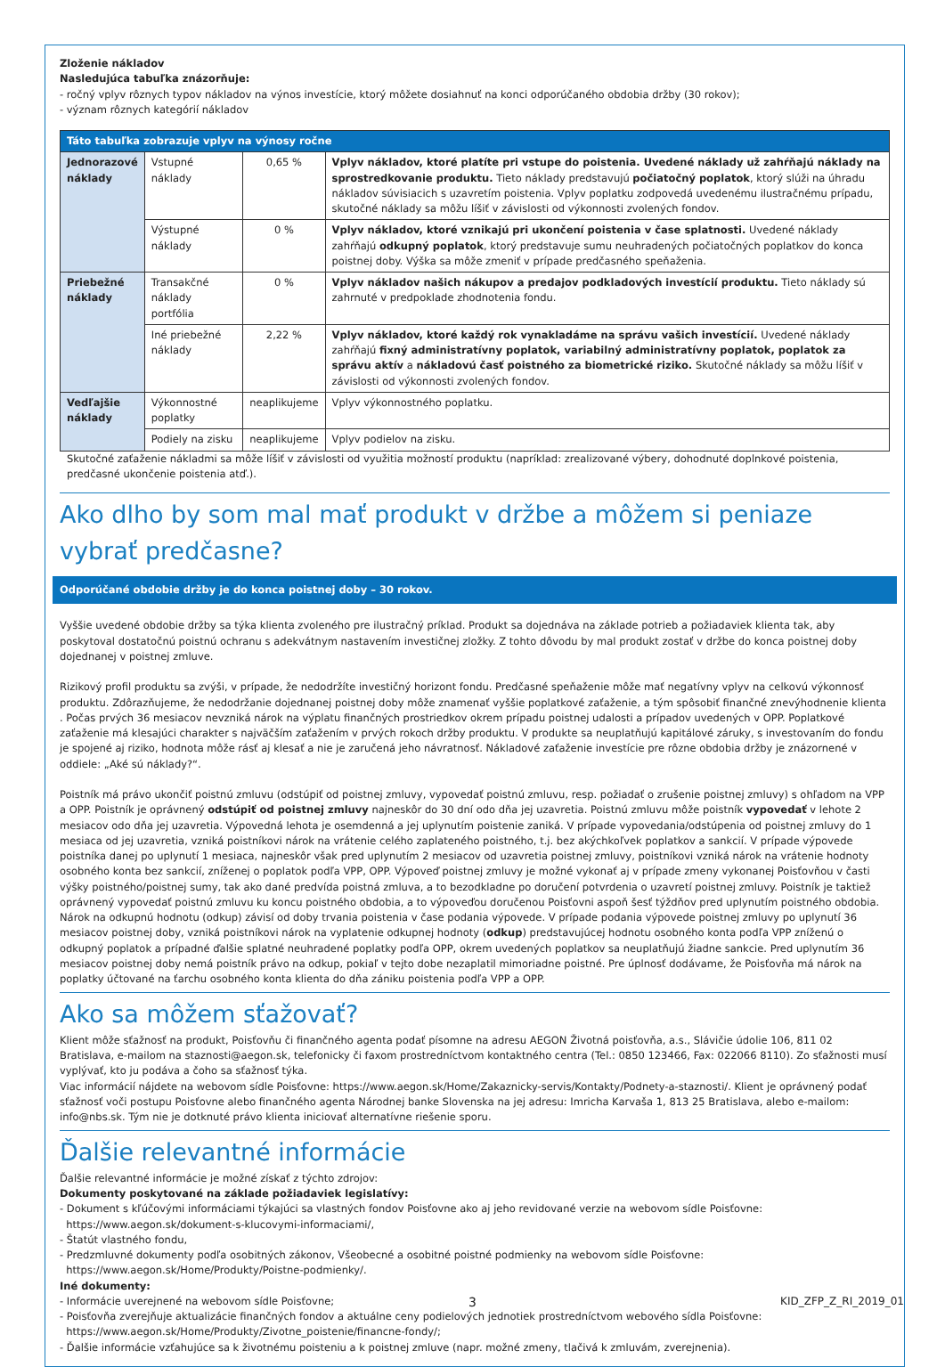Zloženie nákladov
Nasledujúca tabuľka znázorňuje:
- ročný vplyv rôznych typov nákladov na výnos investície, ktorý môžete dosiahnuť na konci odporúčaného obdobia držby (30 rokov);
- význam rôznych kategórií nákladov
| Táto tabuľka zobrazuje vplyv na výnosy ročne | | | |
| --- | --- | --- | --- |
| Jednorazové náklady | Vstupné náklady | 0,65 % | Vplyv nákladov, ktoré platíte pri vstupe do poistenia. Uvedené náklady už zahŕňajú náklady na sprostredkovanie produktu. Tieto náklady predstavujú počiatočný poplatok , ktorý slúži na úhradu nákladov súvisiacich s uzavretím poistenia. Vplyv poplatku zodpovedá uvedenému ilustračnému prípadu, skutočné náklady sa môžu líšiť v závislosti od výkonnosti zvolených fondov. |
| | Výstupné náklady | 0 % | Vplyv nákladov, ktoré vznikajú pri ukončení poistenia v čase splatnosti. Uvedené náklady zahŕňajú odkupný poplatok , ktorý predstavuje sumu neuhradených počiatočných poplatkov do konca poistnej doby. Výška sa môže zmeniť v prípade predčasného speňaženia. |
| Priebežné náklady | Transakčné náklady portfólia | 0 % | Vplyv nákladov našich nákupov a predajov podkladových investícií produktu. Tieto náklady sú zahrnuté v predpoklade zhodnotenia fondu. |
| | Iné priebežné náklady | 2,22 % | Vplyv nákladov, ktoré každý rok vynakladáme na správu vašich investícií. Uvedené náklady zahŕňajú fixný administratívny poplatok, variabilný administratívny poplatok, poplatok za správu aktív a nákladovú časť poistného za biometrické riziko. Skutočné náklady sa môžu líšiť v závislosti od výkonnosti zvolených fondov. |
| Vedľajšie náklady | Výkonnostné poplatky | neaplikujeme | Vplyv výkonnostného poplatku. |
| | Podiely na zisku | neaplikujeme | Vplyv podielov na zisku. |
Skutočné zaťaženie nákladmi sa môže líšiť v závislosti od využitia možností produktu (napríklad: zrealizované výbery, dohodnuté doplnkové poistenia, predčasné ukončenie poistenia atď.).
Ako dlho by som mal mať produkt v držbe a môžem si peniaze vybrať predčasne?
Odporúčané obdobie držby je do konca poistnej doby – 30 rokov.
Vyššie uvedené obdobie držby sa týka klienta zvoleného pre ilustračný príklad. Produkt sa dojednáva na základe potrieb a požiadaviek klienta tak, aby poskytoval dostatočnú poistnú ochranu s adekvátnym nastavením investičnej zložky. Z tohto dôvodu by mal produkt zostať v držbe do konca poistnej doby dojednanej v poistnej zmluve.
Rizikový profil produktu sa zvýši, v prípade, že nedodržíte investičný horizont fondu. Predčasné speňaženie môže mať negatívny vplyv na celkovú výkonnosť produktu. Zdôrazňujeme, že nedodržanie dojednanej poistnej doby môže znamenať vyššie poplatkové zaťaženie, a tým spôsobiť finančné znevýhodnenie klienta . Počas prvých 36 mesiacov nevzniká nárok na výplatu finančných prostriedkov okrem prípadu poistnej udalosti a prípadov uvedených v OPP. Poplatkové zaťaženie má klesajúci charakter s najväčším zaťažením v prvých rokoch držby produktu. V produkte sa neuplatňujú kapitálové záruky, s investovaním do fondu je spojené aj riziko, hodnota môže rásť aj klesať a nie je zaručená jeho návratnosť. Nákladové zaťaženie investície pre rôzne obdobia držby je znázornené v oddiele: „Aké sú náklady?“.
Poistník má právo ukončiť poistnú zmluvu (odstúpiť od poistnej zmluvy, vypovedať poistnú zmluvu, resp. požiadať o zrušenie poistnej zmluvy) s ohľadom na VPP a OPP. Poistník je oprávnený odstúpiť od poistnej zmluvy najneskôr do 30 dní odo dňa jej uzavretia. Poistnú zmluvu môže poistník vypovedať v lehote 2 mesiacov odo dňa jej uzavretia. Výpovedná lehota je osemdenná a jej uplynutím poistenie zaniká. V prípade vypovedania/odstúpenia od poistnej zmluvy do 1 mesiaca od jej uzavretia, vzniká poistníkovi nárok na vrátenie celého zaplateného poistného, t.j. bez akýchkoľvek poplatkov a sankcií. V prípade výpovede poistníka danej po uplynutí 1 mesiaca, najneskôr však pred uplynutím 2 mesiacov od uzavretia poistnej zmluvy, poistníkovi vzniká nárok na vrátenie hodnoty osobného konta bez sankcií, zníženej o poplatok podľa VPP, OPP. Výpoveď poistnej zmluvy je možné vykonať aj v prípade zmeny vykonanej Poisťovňou v časti výšky poistného/poistnej sumy, tak ako dané predvída poistná zmluva, a to bezodkladne po doručení potvrdenia o uzavretí poistnej zmluvy. Poistník je taktiež oprávnený vypovedať poistnú zmluvu ku koncu poistného obdobia, a to výpoveďou doručenou Poisťovni aspoň šesť týždňov pred uplynutím poistného obdobia.
Nárok na odkupnú hodnotu (odkup) závisí od doby trvania poistenia v čase podania výpovede. V prípade podania výpovede poistnej zmluvy po uplynutí 36 mesiacov poistnej doby, vzniká poistníkovi nárok na vyplatenie odkupnej hodnoty (odkup) predstavujúcej hodnotu osobného konta podľa VPP zníženú o odkupný poplatok a prípadné ďalšie splatné neuhradené poplatky podľa OPP, okrem uvedených poplatkov sa neuplatňujú žiadne sankcie. Pred uplynutím 36 mesiacov poistnej doby nemá poistník právo na odkup, pokiaľ v tejto dobe nezaplatil mimoriadne poistné. Pre úplnosť dodávame, že Poisťovňa má nárok na poplatky účtované na ťarchu osobného konta klienta do dňa zániku poistenia podľa VPP a OPP.
Ako sa môžem sťažovať?
Klient môže sťažnosť na produkt, Poisťovňu či finančného agenta podať písomne na adresu AEGON Životná poisťovňa, a.s., Slávičie údolie 106, 811 02 Bratislava, e-mailom na staznosti@aegon.sk, telefonicky či faxom prostredníctvom kontaktného centra (Tel.: 0850 123466, Fax: 022066 8110). Zo sťažnosti musí vyplývať, kto ju podáva a čoho sa sťažnosť týka.
Viac informácií nájdete na webovom sídle Poisťovne: https://www.aegon.sk/Home/Zakaznicky-servis/Kontakty/Podnety-a-staznosti/. Klient je oprávnený podať sťažnosť voči postupu Poisťovne alebo finančného agenta Národnej banke Slovenska na jej adresu: Imricha Karvaša 1, 813 25 Bratislava, alebo e-mailom: info@nbs.sk. Tým nie je dotknuté právo klienta iniciovať alternatívne riešenie sporu.
Ďalšie relevantné informácie
Ďalšie relevantné informácie je možné získať z týchto zdrojov:
Dokumenty poskytované na základe požiadaviek legislatívy:
- Dokument s kľúčovými informáciami týkajúci sa vlastných fondov Poisťovne ako aj jeho revidované verzie na webovom sídle Poisťovne:
https://www.aegon.sk/dokument-s-klucovymi-informaciami/,
- Štatút vlastného fondu,
- Predzmluvné dokumenty podľa osobitných zákonov, Všeobecné a osobitné poistné podmienky na webovom sídle Poisťovne:
https://www.aegon.sk/Home/Produkty/Poistne-podmienky/.
Iné dokumenty:
- Informácie uverejnené na webovom sídle Poisťovne;
- Poisťovňa zverejňuje aktualizácie finančných fondov a aktuálne ceny podielových jednotiek prostredníctvom webového sídla Poisťovne:
https://www.aegon.sk/Home/Produkty/Zivotne_poistenie/financne-fondy/;
- Ďalšie informácie vzťahujúce sa k životnému poisteniu a k poistnej zmluve (napr. možné zmeny, tlačivá k zmluvám, zverejnenia).
3 KID_ZFP_Z_RI_2019_01